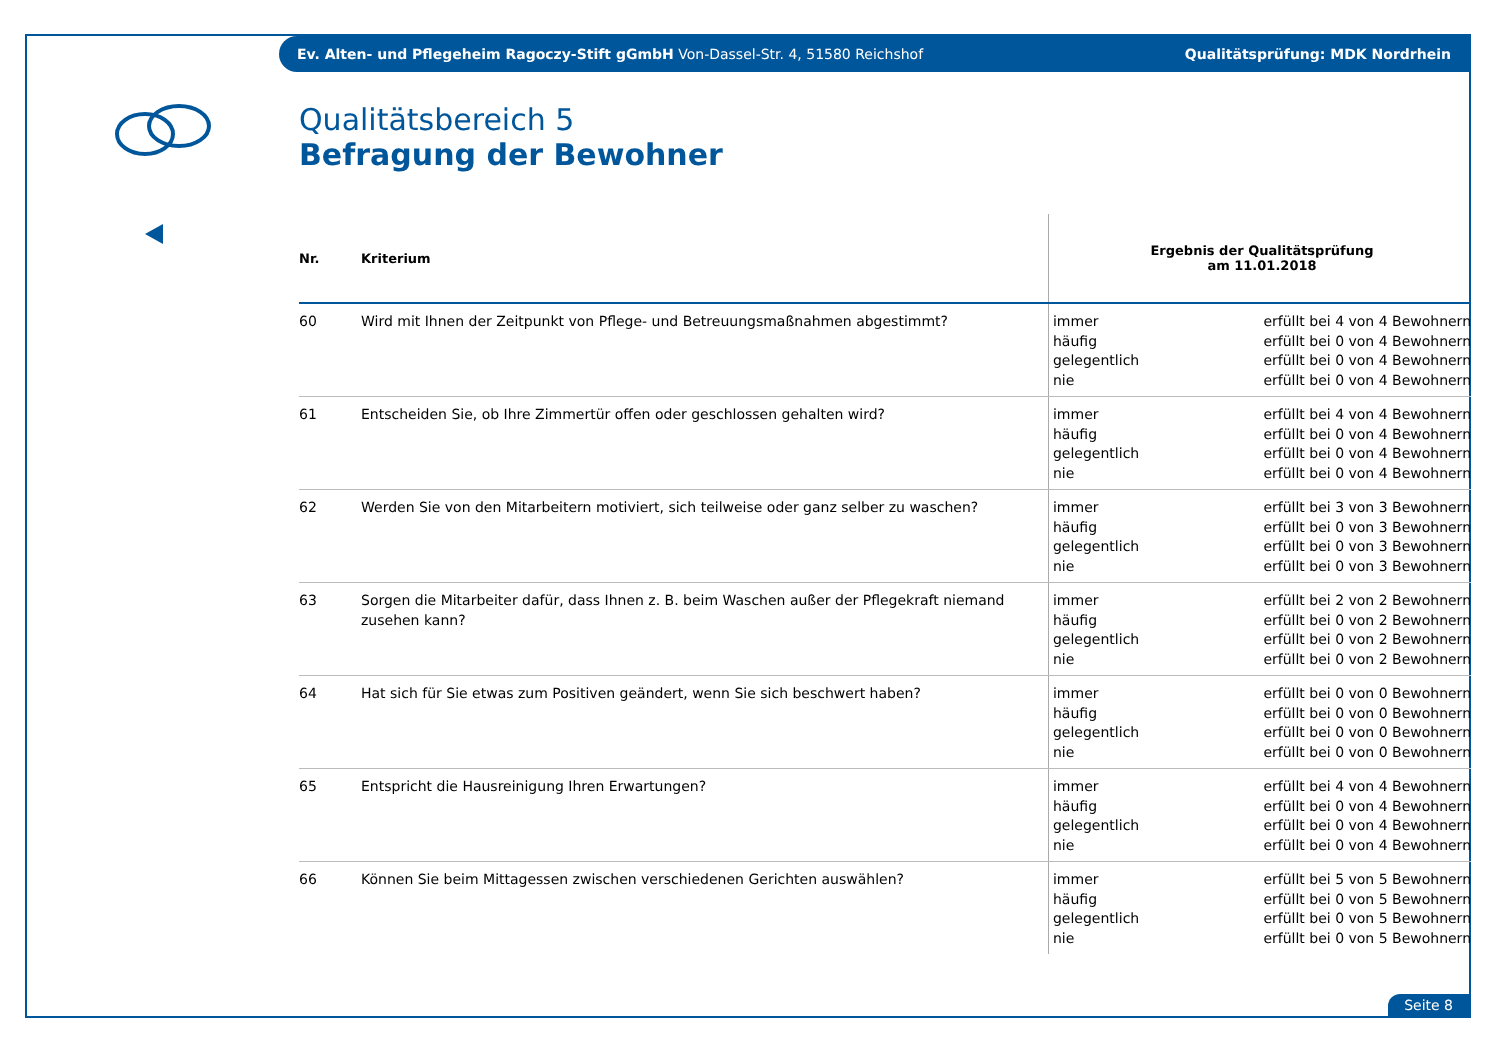Ev. Alten- und Pflegeheim Ragoczy-Stift gGmbH Von-Dassel-Str. 4, 51580 Reichshof Qualitätsprüfung: MDK Nordrhein
Qualitätsbereich 5
Befragung der Bewohner
| Nr. | Kriterium | Ergebnis der Qualitätsprüfung am 11.01.2018 | |
| --- | --- | --- | --- |
| 60 | Wird mit Ihnen der Zeitpunkt von Pflege- und Betreuungsmaßnahmen abgestimmt? | immer häufig gelegentlich nie | erfüllt bei 4 von 4 Bewohnern erfüllt bei 0 von 4 Bewohnern erfüllt bei 0 von 4 Bewohnern erfüllt bei 0 von 4 Bewohnern |
| 61 | Entscheiden Sie, ob Ihre Zimmertür offen oder geschlossen gehalten wird? | immer häufig gelegentlich nie | erfüllt bei 4 von 4 Bewohnern erfüllt bei 0 von 4 Bewohnern erfüllt bei 0 von 4 Bewohnern erfüllt bei 0 von 4 Bewohnern |
| 62 | Werden Sie von den Mitarbeitern motiviert, sich teilweise oder ganz selber zu waschen? | immer häufig gelegentlich nie | erfüllt bei 3 von 3 Bewohnern erfüllt bei 0 von 3 Bewohnern erfüllt bei 0 von 3 Bewohnern erfüllt bei 0 von 3 Bewohnern |
| 63 | Sorgen die Mitarbeiter dafür, dass Ihnen z. B. beim Waschen außer der Pflegekraft niemand zusehen kann? | immer häufig gelegentlich nie | erfüllt bei 2 von 2 Bewohnern erfüllt bei 0 von 2 Bewohnern erfüllt bei 0 von 2 Bewohnern erfüllt bei 0 von 2 Bewohnern |
| 64 | Hat sich für Sie etwas zum Positiven geändert, wenn Sie sich beschwert haben? | immer häufig gelegentlich nie | erfüllt bei 0 von 0 Bewohnern erfüllt bei 0 von 0 Bewohnern erfüllt bei 0 von 0 Bewohnern erfüllt bei 0 von 0 Bewohnern |
| 65 | Entspricht die Hausreinigung Ihren Erwartungen? | immer häufig gelegentlich nie | erfüllt bei 4 von 4 Bewohnern erfüllt bei 0 von 4 Bewohnern erfüllt bei 0 von 4 Bewohnern erfüllt bei 0 von 4 Bewohnern |
| 66 | Können Sie beim Mittagessen zwischen verschiedenen Gerichten auswählen? | immer häufig gelegentlich nie | erfüllt bei 5 von 5 Bewohnern erfüllt bei 0 von 5 Bewohnern erfüllt bei 0 von 5 Bewohnern erfüllt bei 0 von 5 Bewohnern |
Seite 8